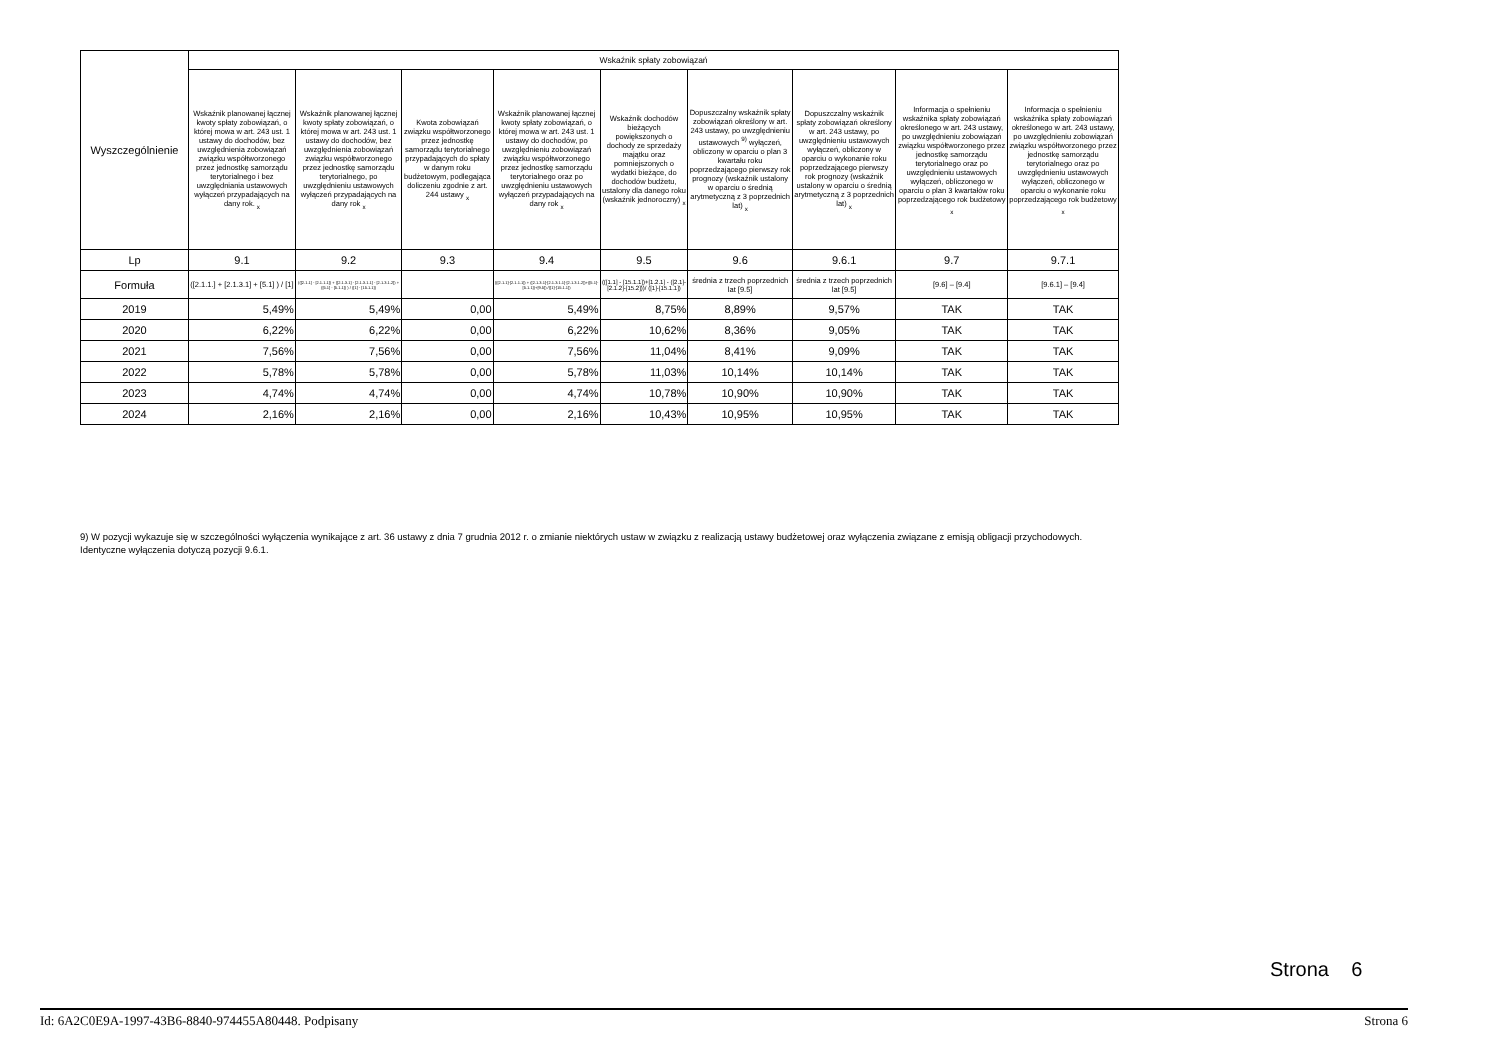| Wyszczególnienie | Wskaźnik spłaty zobowiązań | | | | | | | | |
| --- | --- | --- | --- | --- | --- | --- | --- | --- | --- |
| | Wskaźnik planowanej łącznej kwoty spłaty zobowiązań, o której mowa w art. 243 ust. 1 ustawy do dochodów, bez uwzględnienia zobowiązań związku współtworzonego przez jednostkę samorządu terytorialnego i bez uwzględniania ustawowych wyłączeń przypadających na dany rok. <sub>x</sub> | Wskaźnik planowanej łącznej kwoty spłaty zobowiązań, o której mowa w art. 243 ust. 1 ustawy do dochodów, bez uwzględnienia zobowiązań związku współtworzonego przez jednostkę samorządu terytorialnego, po uwzględnieniu ustawowych wyłączeń przypadających na dany rok <sub>x</sub> | Kwota zobowiązań związku współtworzonego przez jednostkę samorządu terytorialnego przypadających do spłaty w danym roku budżetowym, podlegająca doliczeniu zgodnie z art. 244 ustawy <sub>x</sub> | Wskaźnik planowanej łącznej kwoty spłaty zobowiązań, o której mowa w art. 243 ust. 1 ustawy do dochodów, po uwzględnieniu zobowiązań związku współtworzonego przez jednostkę samorządu terytorialnego oraz po uwzględnieniu ustawowych wyłączeń przypadających na dany rok <sub>x</sub> | Wskaźnik dochodów bieżących powiększonych o dochody ze sprzedaży majątku oraz pomniejszonych o wydatki bieżące, do dochodów budżetu, ustalony dla danego roku (wskaźnik jednoroczny) <sub>x</sub> | Dopuszczalny wskaźnik spłaty zobowiązań określony w art. 243 ustawy, po uwzględnieniu ustawowych <sup>9)</sup> wyłączeń, obliczony w oparciu o plan 3 kwartału roku poprzedzającego pierwszy rok prognozy (wskaźnik ustalony w oparciu o średnią arytmetyczną z 3 poprzednich lat) <sub>x</sub> | Dopuszczalny wskaźnik spłaty zobowiązań określony w art. 243 ustawy, po uwzględnieniu ustawowych wyłączeń, obliczony w oparciu o wykonanie roku poprzedzającego pierwszy rok prognozy (wskaźnik ustalony w oparciu o średnią arytmetyczną z 3 poprzednich lat) <sub>x</sub> | Informacja o spełnieniu wskaźnika spłaty zobowiązań określonego w art. 243 ustawy, po uwzględnieniu zobowiązań związku współtworzonego przez jednostkę samorządu terytorialnego oraz po uwzględnieniu ustawowych wyłączeń, obliczonego w oparciu o plan 3 kwartałów roku poprzedzającego rok budżetowy <sub>x</sub> | Informacja o spełnieniu wskaźnika spłaty zobowiązań określonego w art. 243 ustawy, po uwzględnieniu zobowiązań związku współtworzonego przez jednostkę samorządu terytorialnego oraz po uwzględnieniu ustawowych wyłączeń, obliczonego w oparciu o wykonanie roku poprzedzającego rok budżetowy <sub>x</sub> |
| Lp | 9.1 | 9.2 | 9.3 | 9.4 | 9.5 | 9.6 | 9.6.1 | 9.7 | 9.7.1 |
| Formuła | ([2.1.1.] + [2.1.3.1] + [5.1] ) / [1] | (([2.1.1] - [2.1.1.1]) + ([2.1.3.1] - [2.1.3.1.1] - [2.1.3.1.2]) + ([5.1] - [5.1.1]) ) / ([1] - [15.1.1]) | | (([2.1.1]-[2.1.1.1]) + ([2.1.3.1]-[2.1.3.1.1]-[2.1.3.1.2])+([5.1]-[5.1.1])+[9.5]) /([1]-[15.1.1]) | (([1.1] - [15.1.1])+[1.2.1] - ([2.1]-[2.1.2]-[15.2]))/ ([1]-[15.1.1]) | średnia z trzech poprzednich lat [9.5] | średnia z trzech poprzednich lat [9.5] | [9.6] – [9.4] | [9.6.1] – [9.4] |
| 2019 | 5,49% | 5,49% | 0,00 | 5,49% | 8,75% | 8,89% | 9,57% | TAK | TAK |
| 2020 | 6,22% | 6,22% | 0,00 | 6,22% | 10,62% | 8,36% | 9,05% | TAK | TAK |
| 2021 | 7,56% | 7,56% | 0,00 | 7,56% | 11,04% | 8,41% | 9,09% | TAK | TAK |
| 2022 | 5,78% | 5,78% | 0,00 | 5,78% | 11,03% | 10,14% | 10,14% | TAK | TAK |
| 2023 | 4,74% | 4,74% | 0,00 | 4,74% | 10,78% | 10,90% | 10,90% | TAK | TAK |
| 2024 | 2,16% | 2,16% | 0,00 | 2,16% | 10,43% | 10,95% | 10,95% | TAK | TAK |
9) W pozycji wykazuje się w szczególności wyłączenia wynikające z art. 36 ustawy z dnia 7 grudnia 2012 r. o zmianie niektórych ustaw w związku z realizacją ustawy budżetowej oraz wyłączenia związane z emisją obligacji przychodowych.
Identyczne wyłączenia dotyczą pozycji 9.6.1.
Strona 6
Id: 6A2C0E9A-1997-43B6-8840-974455A80448. Podpisany Strona 6